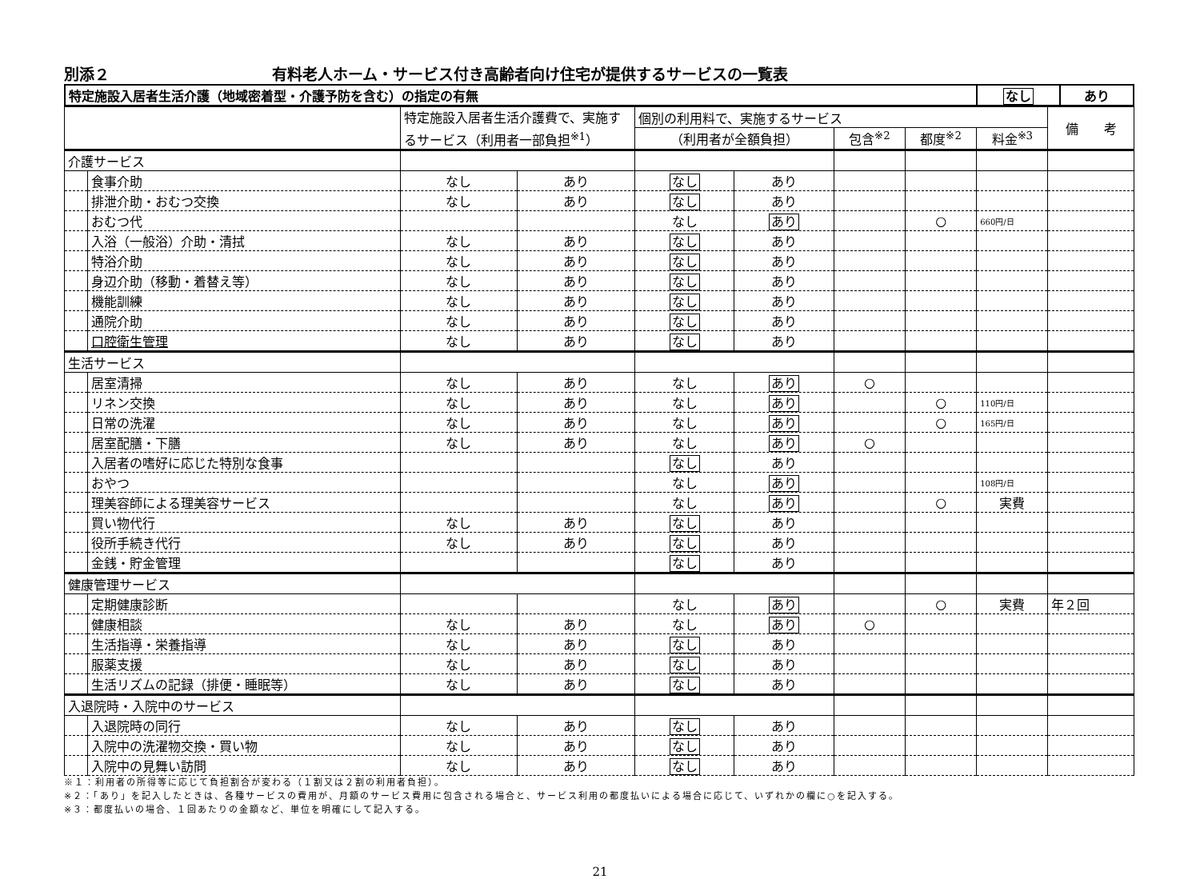別添２ 有料老人ホーム・サービス付き高齢者向け住宅が提供するサービスの一覧表
| 特定施設入居者生活介護（地域密着型・介護予防を含む）の指定の有無 | なし | あり |
| | | 特定施設入居者生活介護費で、実施するサービス（利用者一部負担<sup>※1</sup>） | | 個別の利用料で、実施するサービス | | | | | 備 考 |
| --- | --- | --- | --- | --- | --- | --- | --- | --- | --- |
| | | | | （利用者が全額負担） | | 包含<sup>※2</sup> | 都度<sup>※2</sup> | 料金<sup>※3</sup> | |
| 介護サービス | | | | | | | | | |
| | 食事介助 | なし | あり | なし | あり | | | | |
| | 排泄介助・おむつ交換 | なし | あり | なし | あり | | | | |
| | おむつ代 | | | なし | あり | | ○ | 660円/日 | |
| | 入浴（一般浴）介助・清拭 | なし | あり | なし | あり | | | | |
| | 特浴介助 | なし | あり | なし | あり | | | | |
| | 身辺介助（移動・着替え等） | なし | あり | なし | あり | | | | |
| | 機能訓練 | なし | あり | なし | あり | | | | |
| | 通院介助 | なし | あり | なし | あり | | | | |
| | 口腔衛生管理 | なし | あり | なし | あり | | | | |
| 生活サービス | | | | | | | | | |
| | 居室清掃 | なし | あり | なし | あり | ○ | | | |
| | リネン交換 | なし | あり | なし | あり | | ○ | 110円/日 | |
| | 日常の洗濯 | なし | あり | なし | あり | | ○ | 165円/日 | |
| | 居室配膳・下膳 | なし | あり | なし | あり | ○ | | | |
| | 入居者の嗜好に応じた特別な食事 | | | なし | あり | | | | |
| | おやつ | | | なし | あり | | | 108円/日 | |
| | 理美容師による理美容サービス | | | なし | あり | | ○ | 実費 | |
| | 買い物代行 | なし | あり | なし | あり | | | | |
| | 役所手続き代行 | なし | あり | なし | あり | | | | |
| | 金銭・貯金管理 | | | なし | あり | | | | |
| 健康管理サービス | | | | | | | | | |
| | 定期健康診断 | | | なし | あり | | ○ | 実費 | 年２回 |
| | 健康相談 | なし | あり | なし | あり | ○ | | | |
| | 生活指導・栄養指導 | なし | あり | なし | あり | | | | |
| | 服薬支援 | なし | あり | なし | あり | | | | |
| | 生活リズムの記録（排便・睡眠等） | なし | あり | なし | あり | | | | |
| 入退院時・入院中のサービス | | | | | | | | | |
| | 入退院時の同行 | なし | あり | なし | あり | | | | |
| | 入院中の洗濯物交換・買い物 | なし | あり | なし | あり | | | | |
| | 入院中の見舞い訪問 | なし | あり | なし | あり | | | | |
※１：利用者の所得等に応じて負担割合が変わる（１割又は２割の利用者負担）。
※２：「あり」を記入したときは、各種サービスの費用が、月額のサービス費用に包含される場合と、サービス利用の都度払いによる場合に応じて、いずれかの欄に○を記入する。
※３：都度払いの場合、１回あたりの金額など、単位を明確にして記入する。
21